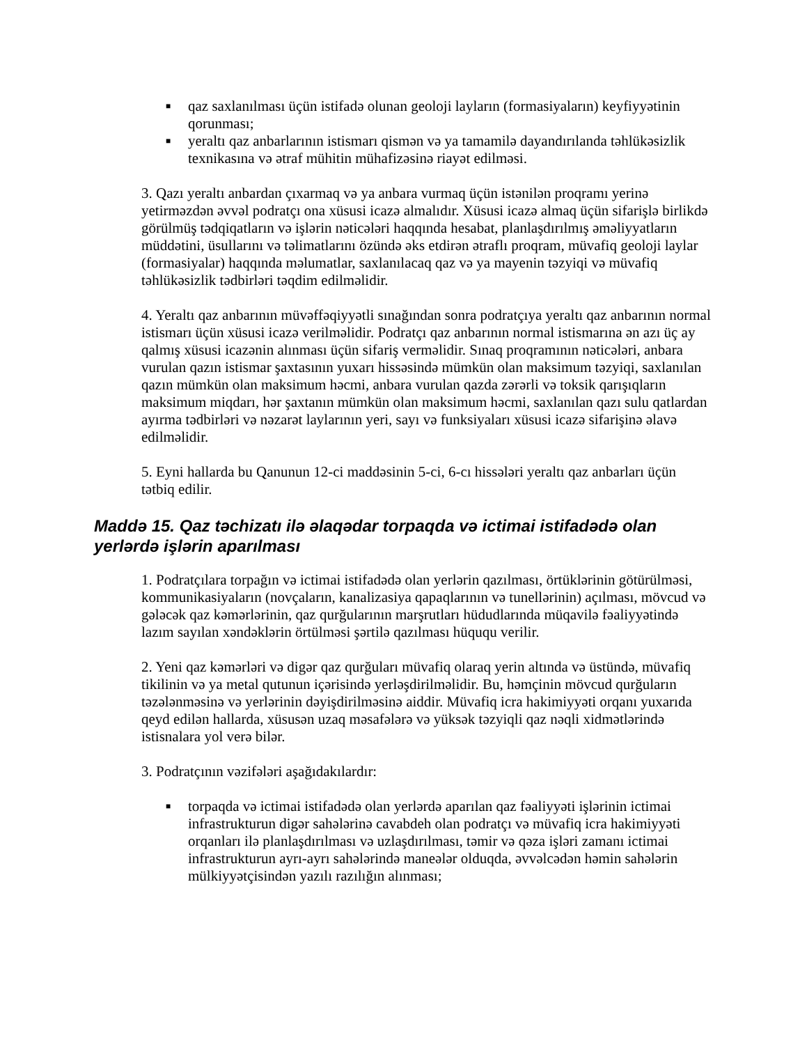■ qaz saxlanılması üçün istifadə olunan geoloji layların (formasiyaların) keyfiyyətinin qorunması;
■ yeraltı qaz anbarlarının istismarı qismən və ya tamamilə dayandırılanda təhlükəsizlik texnikasına və ətraf mühitin mühafizəsinə riayət edilməsi.
3. Qazı yeraltı anbardan çıxarmaq və ya anbara vurmaq üçün istənilən proqramı yerinə yetirməzdən əvvəl podratçı ona xüsusi icazə almalıdır. Xüsusi icazə almaq üçün sifarişlə birlikdə görülmüş tədqiqatların və işlərin nəticələri haqqında hesabat, planlaşdırılmış əməliyyatların müddətini, üsullarını və təlimatlarını özündə əks etdirən ətraflı proqram, müvafiq geoloji laylar (formasiyalar) haqqında məlumatlar, saxlanılacaq qaz və ya mayenin təzyiqi və müvafiq təhlükəsizlik tədbirləri təqdim edilməlidir.
4. Yeraltı qaz anbarının müvəffəqiyyətli sınağından sonra podratçıya yeraltı qaz anbarının normal istismarı üçün xüsusi icazə verilməlidir. Podratçı qaz anbarının normal istismarına ən azı üç ay qalmış xüsusi icazənin alınması üçün sifariş verməlidir. Sınaq proqramının nəticələri, anbara vurulan qazın istismar şaxtasının yuxarı hissəsində mümkün olan maksimum təzyiqi, saxlanılan qazın mümkün olan maksimum həcmi, anbara vurulan qazda zərərli və toksik qarışıqların maksimum miqdarı, hər şaxtanın mümkün olan maksimum həcmi, saxlanılan qazı sulu qatlardan ayırma tədbirləri və nəzarət laylarının yeri, sayı və funksiyaları xüsusi icazə sifarişinə əlavə edilməlidir.
5. Eyni hallarda bu Qanunun 12-ci maddəsinin 5-ci, 6-cı hissələri yeraltı qaz anbarları üçün tətbiq edilir.
Maddə 15. Qaz təchizatı ilə əlaqədar torpaqda və ictimai istifadədə olan yerlərdə işlərin aparılması
1. Podratçılara torpağın və ictimai istifadədə olan yerlərin qazılması, örtüklərinin götürülməsi, kommunikasiyaların (novçaların, kanalizasiya qapaqlarının və tunellərinin) açılması, mövcud və gələcək qaz kəmərlərinin, qaz qurğularının marşrutları hüdudlarında müqavilə fəaliyyətində lazım sayılan xəndəklərin örtülməsi şərtilə qazılması hüququ verilir.
2. Yeni qaz kəmərləri və digər qaz qurğuları müvafiq olaraq yerin altında və üstündə, müvafiq tikilinin və ya metal qutunun içərisində yerləşdirilməlidir. Bu, həmçinin mövcud qurğuların təzələnməsinə və yerlərinin dəyişdirilməsinə aiddir. Müvafiq icra hakimiyyəti orqanı yuxarıda qeyd edilən hallarda, xüsusən uzaq məsafələrə və yüksək təzyiqli qaz nəqli xidmətlərində istisnalara yol verə bilər.
3. Podratçının vəzifələri aşağıdakılardır:
■ torpaqda və ictimai istifadədə olan yerlərdə aparılan qaz fəaliyyəti işlərinin ictimai infrastrukturun digər sahələrinə cavabdeh olan podratçı və müvafiq icra hakimiyyəti orqanları ilə planlaşdırılması və uzlaşdırılması, təmir və qəza işləri zamanı ictimai infrastrukturun ayrı-ayrı sahələrində maneələr olduqda, əvvəlcədən həmin sahələrin mülkiyyətçisindən yazılı razılığın alınması;